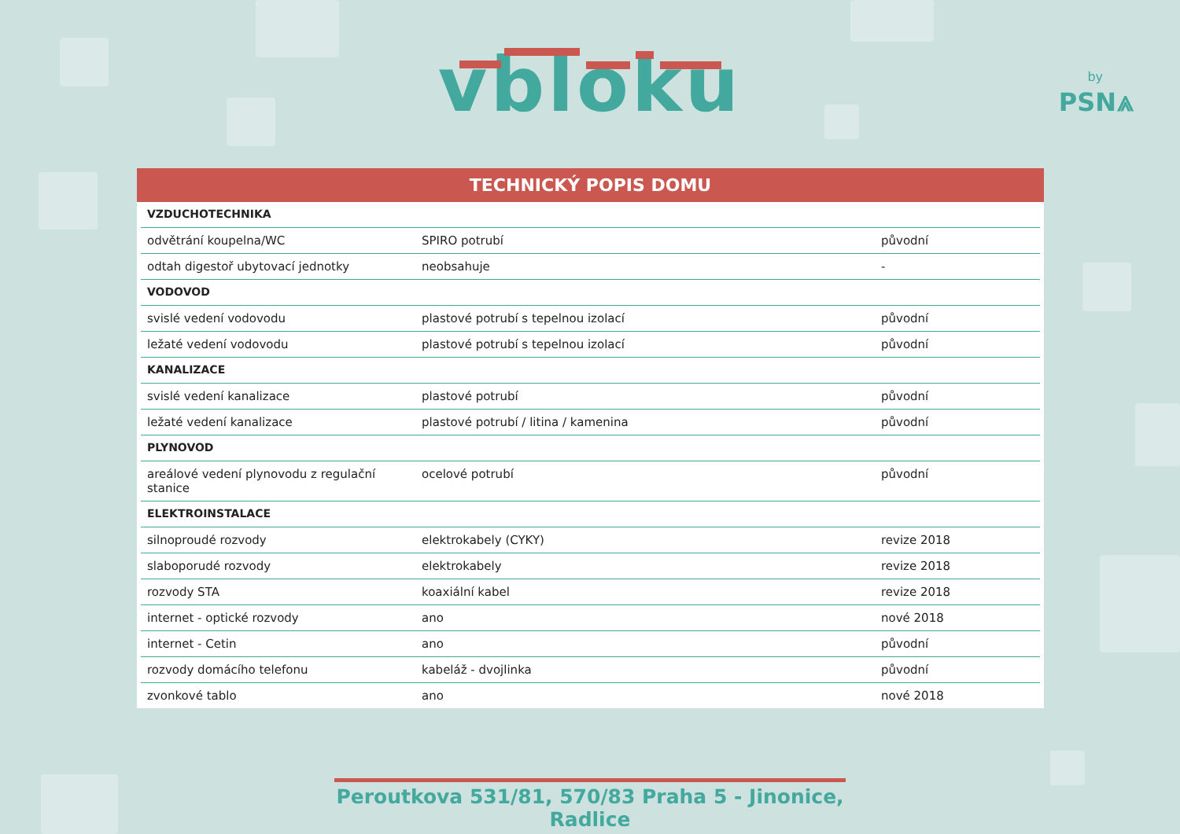vbloku
by
PSN⩓
TECHNICKÝ POPIS DOMU
| VZDUCHOTECHNIKA | | |
| odvětrání koupelna/WC | SPIRO potrubí | původní |
| odtah digestoř ubytovací jednotky | neobsahuje | - |
| VODOVOD | | |
| svislé vedení vodovodu | plastové potrubí s tepelnou izolací | původní |
| ležaté vedení vodovodu | plastové potrubí s tepelnou izolací | původní |
| KANALIZACE | | |
| svislé vedení kanalizace | plastové potrubí | původní |
| ležaté vedení kanalizace | plastové potrubí / litina / kamenina | původní |
| PLYNOVOD | | |
| areálové vedení plynovodu z regulační stanice | ocelové potrubí | původní |
| ELEKTROINSTALACE | | |
| silnoproudé rozvody | elektrokabely (CYKY) | revize 2018 |
| slaboporudé rozvody | elektrokabely | revize 2018 |
| rozvody STA | koaxiální kabel | revize 2018 |
| internet - optické rozvody | ano | nové 2018 |
| internet - Cetin | ano | původní |
| rozvody domácího telefonu | kabeláž - dvojlinka | původní |
| zvonkové tablo | ano | nové 2018 |
Peroutkova 531/81, 570/83 Praha 5 - Jinonice, Radlice